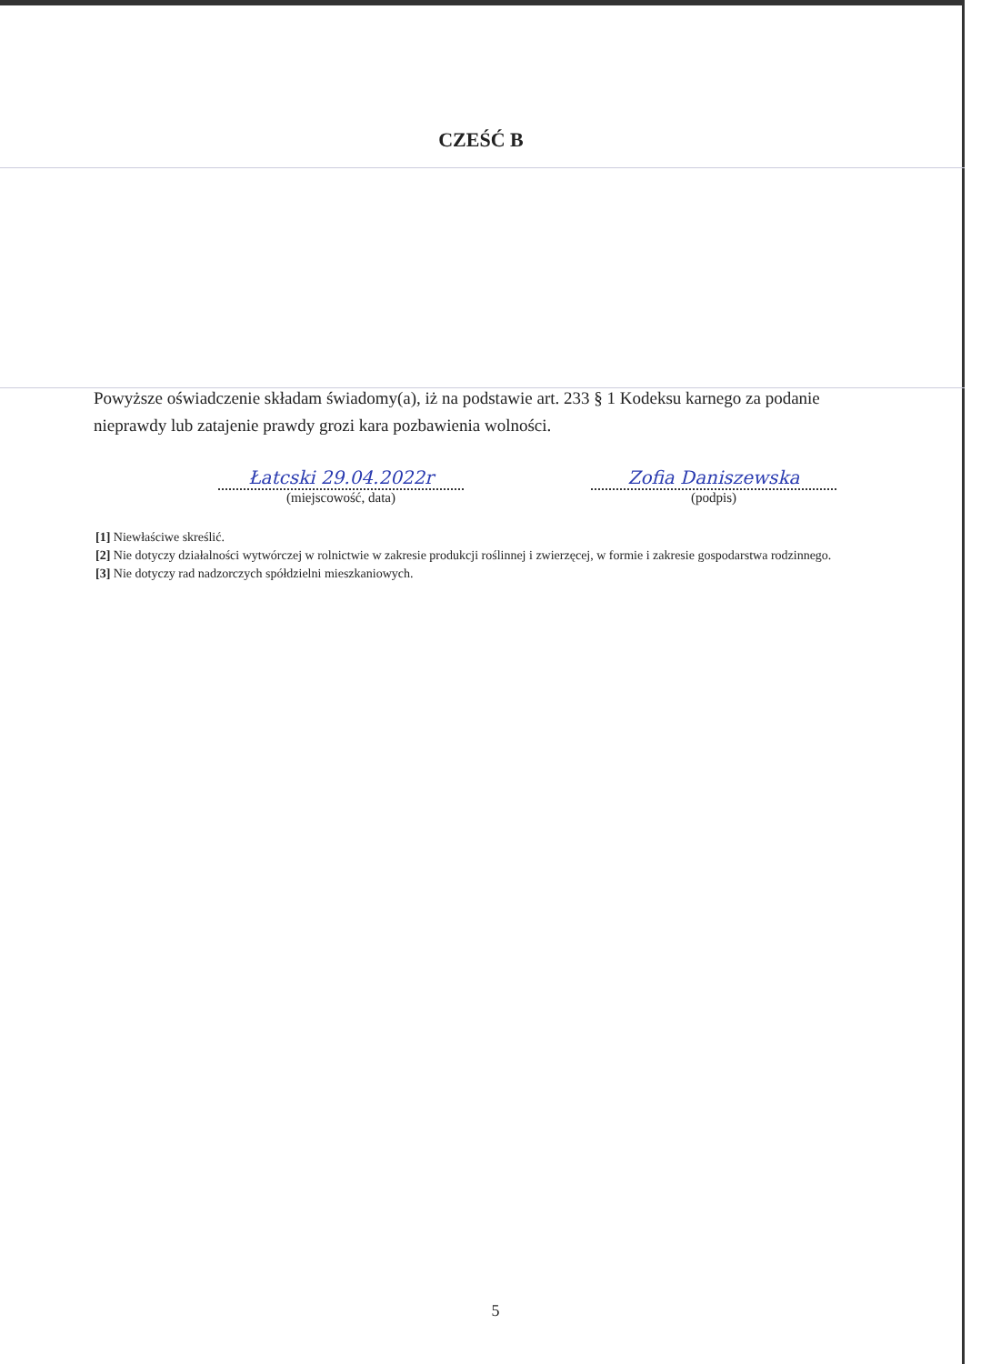CZEŚĆ B
Powyższe oświadczenie składam świadomy(a), iż na podstawie art. 233 § 1 Kodeksu karnego za podanie nieprawdy lub zatajenie prawdy grozi kara pozbawienia wolności.
Łatcski 29.04.2022r
(miejscowość, data)
Zofia Daniszewska
(podpis)
[1] Niewłaściwe skreślić.
[2] Nie dotyczy działalności wytwórczej w rolnictwie w zakresie produkcji roślinnej i zwierzęcej, w formie i zakresie gospodarstwa rodzinnego.
[3] Nie dotyczy rad nadzorczych spółdzielni mieszkaniowych.
5